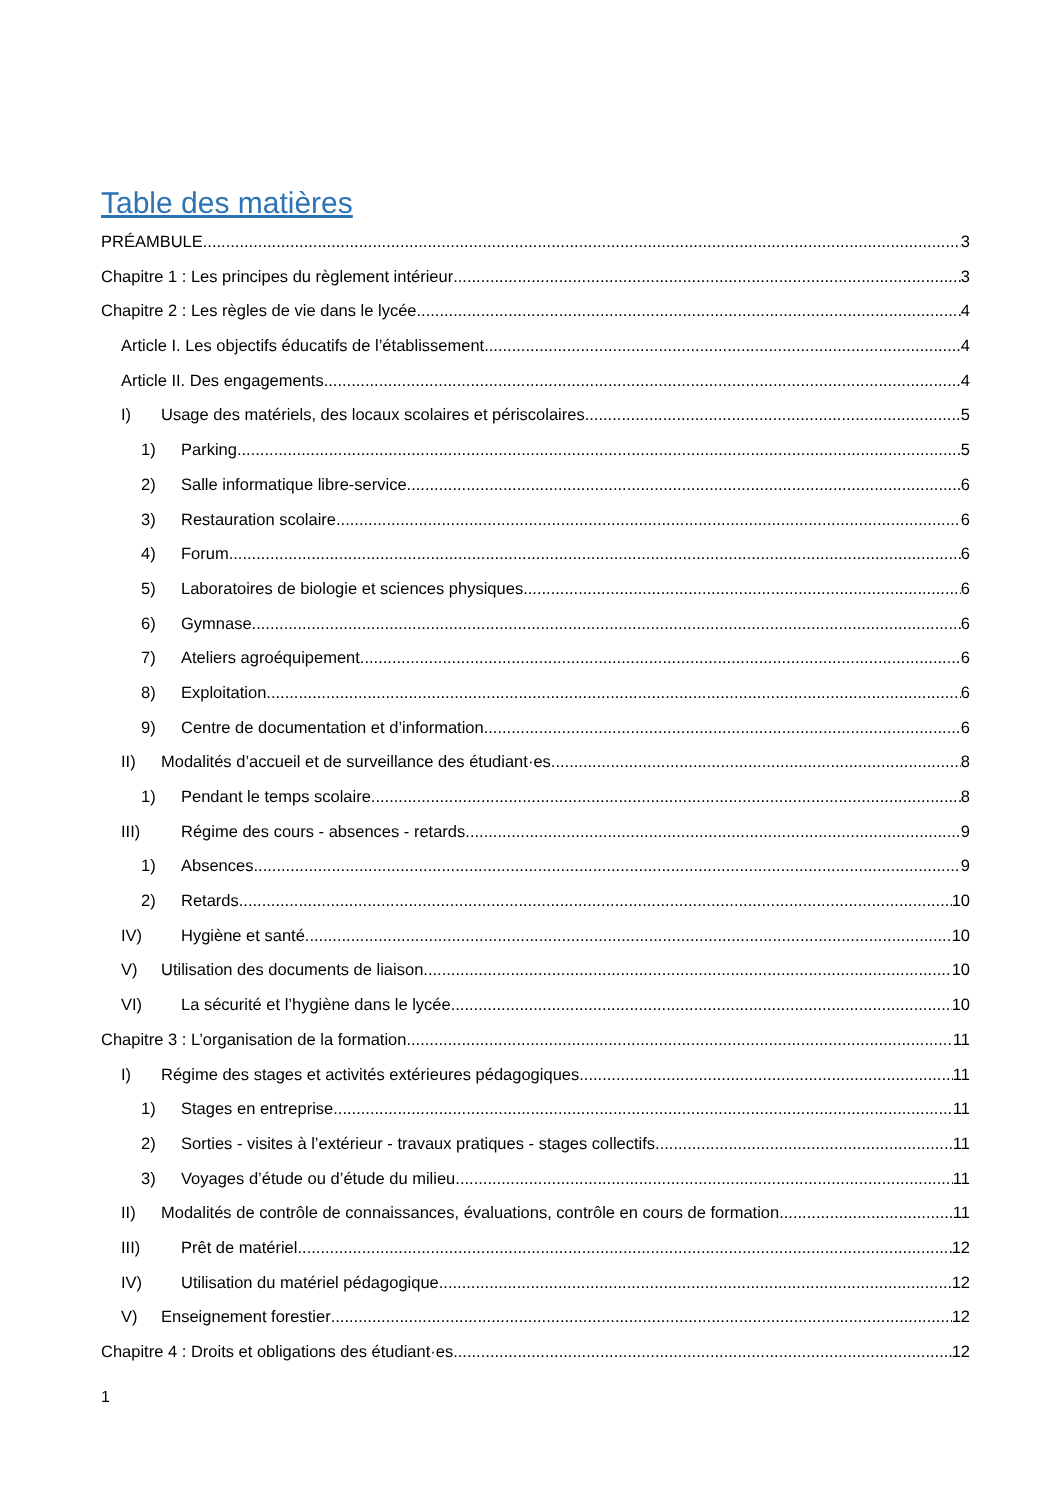Table des matières
PRÉAMBULE 3
Chapitre 1 : Les principes du règlement intérieur 3
Chapitre 2 : Les règles de vie dans le lycée 4
Article I. Les objectifs éducatifs de l’établissement 4
Article II. Des engagements 4
I) Usage des matériels, des locaux scolaires et périscolaires 5
1) Parking 5
2) Salle informatique libre-service 6
3) Restauration scolaire 6
4) Forum 6
5) Laboratoires de biologie et sciences physiques 6
6) Gymnase 6
7) Ateliers agroéquipement 6
8) Exploitation 6
9) Centre de documentation et d’information 6
II) Modalités d’accueil et de surveillance des étudiant·es 8
1) Pendant le temps scolaire 8
III) Régime des cours - absences - retards 9
1) Absences 9
2) Retards 10
IV) Hygiène et santé 10
V) Utilisation des documents de liaison 10
VI) La sécurité et l’hygiène dans le lycée 10
Chapitre 3 : L’organisation de la formation 11
I) Régime des stages et activités extérieures pédagogiques 11
1) Stages en entreprise 11
2) Sorties - visites à l’extérieur - travaux pratiques - stages collectifs 11
3) Voyages d’étude ou d’étude du milieu 11
II) Modalités de contrôle de connaissances, évaluations, contrôle en cours de formation 11
III) Prêt de matériel 12
IV) Utilisation du matériel pédagogique 12
V) Enseignement forestier 12
Chapitre 4 : Droits et obligations des étudiant·es 12
1